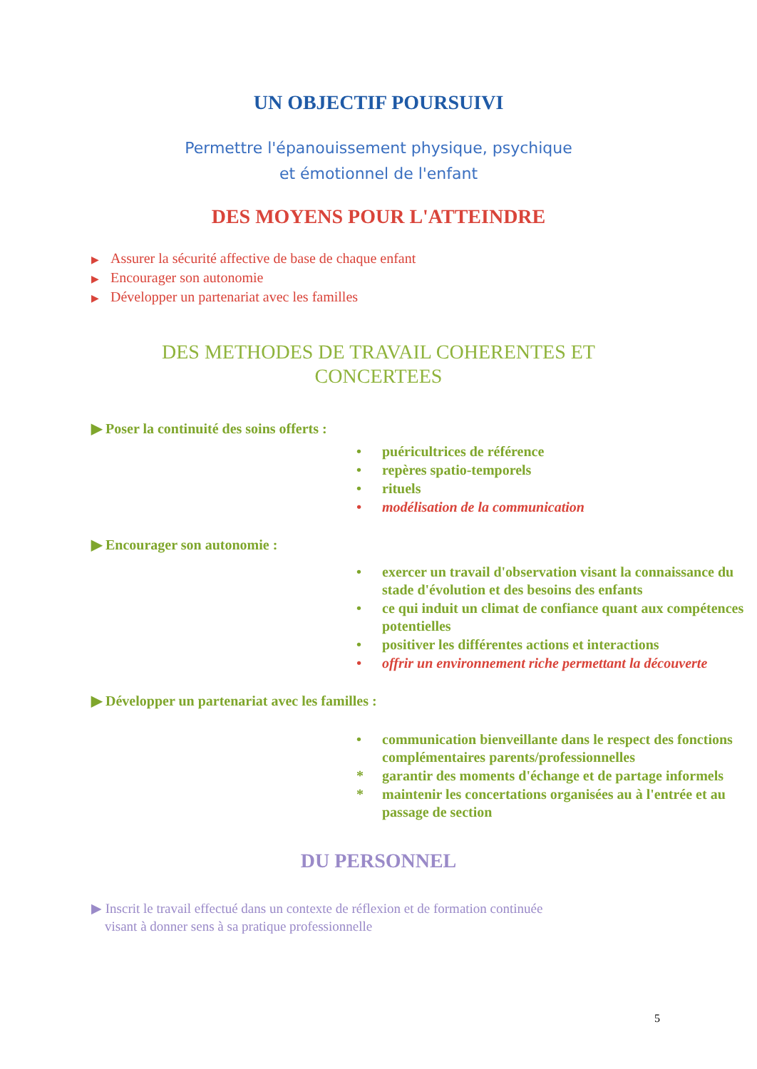UN OBJECTIF POURSUIVI
Permettre l'épanouissement physique, psychique
et émotionnel de l'enfant
DES MOYENS POUR L'ATTEINDRE
▶ Assurer la sécurité affective de base de chaque enfant
▶ Encourager son autonomie
▶ Développer un partenariat avec les familles
DES METHODES DE TRAVAIL COHERENTES ET
CONCERTEES
▶ Poser la continuité des soins offerts :
• puéricultrices de référence
• repères spatio-temporels
• rituels
• modélisation de la communication
▶ Encourager son autonomie :
• exercer un travail d'observation visant la connaissance du stade d'évolution et des besoins des enfants
• ce qui induit un climat de confiance quant aux compétences potentielles
• positiver les différentes actions et interactions
• offrir un environnement riche permettant la découverte
▶ Développer un partenariat avec les familles :
• communication bienveillante dans le respect des fonctions complémentaires parents/professionnelles
* garantir des moments d'échange et de partage informels
* maintenir les concertations organisées au à l'entrée et au passage de section
DU PERSONNEL
▶ Inscrit le travail effectué dans un contexte de réflexion et de formation continuée
visant à donner sens à sa pratique professionnelle
5